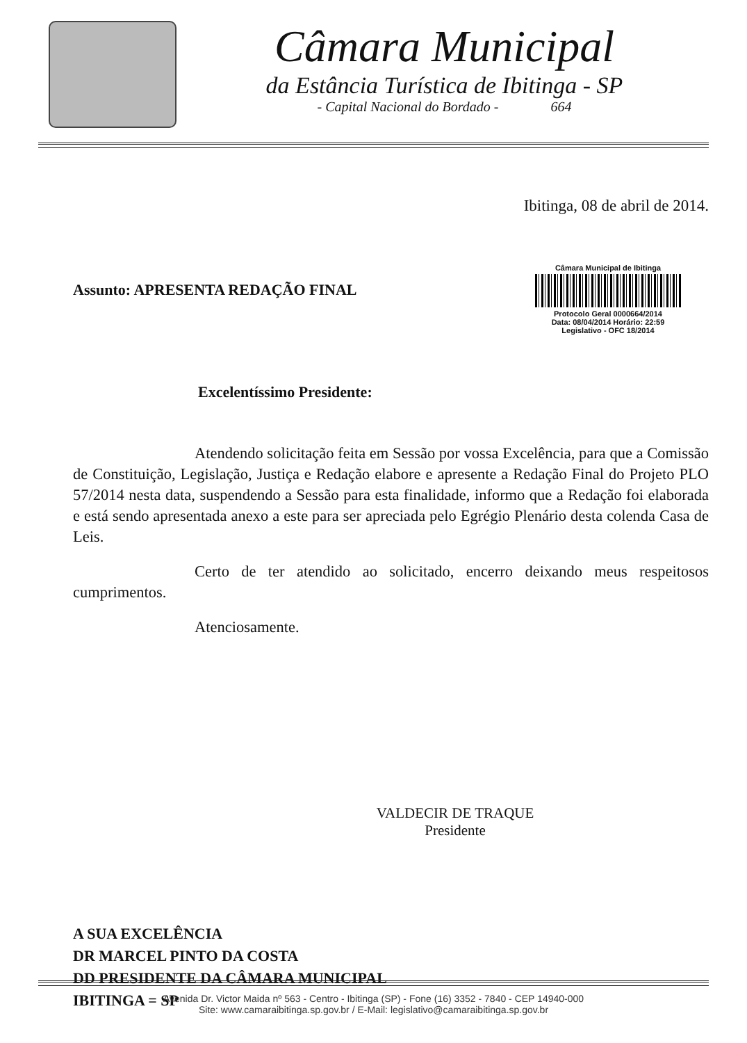Câmara Municipal
da Estância Turística de Ibitinga - SP
- Capital Nacional do Bordado - 664
Ibitinga, 08 de abril de 2014.
Assunto: APRESENTA REDAÇÃO FINAL
Câmara Municipal de Ibitinga
Protocolo Geral 0000664/2014
Data: 08/04/2014 Horário: 22:59
Legislativo - OFC 18/2014
Excelentíssimo Presidente:
Atendendo solicitação feita em Sessão por vossa Excelência, para que a Comissão de Constituição, Legislação, Justiça e Redação elabore e apresente a Redação Final do Projeto PLO 57/2014 nesta data, suspendendo a Sessão para esta finalidade, informo que a Redação foi elaborada e está sendo apresentada anexo a este para ser apreciada pelo Egrégio Plenário desta colenda Casa de Leis.
Certo de ter atendido ao solicitado, encerro deixando meus respeitosos cumprimentos.
Atenciosamente.
VALDECIR DE TRAQUE
Presidente
A SUA EXCELÊNCIA
DR MARCEL PINTO DA COSTA
DD PRESIDENTE DA CÂMARA MUNICIPAL
IBITINGA = SP
Avenida Dr. Victor Maida nº 563 - Centro - Ibitinga (SP) - Fone (16) 3352 - 7840 - CEP 14940-000
Site: www.camaraibitinga.sp.gov.br / E-Mail: legislativo@camaraibitinga.sp.gov.br